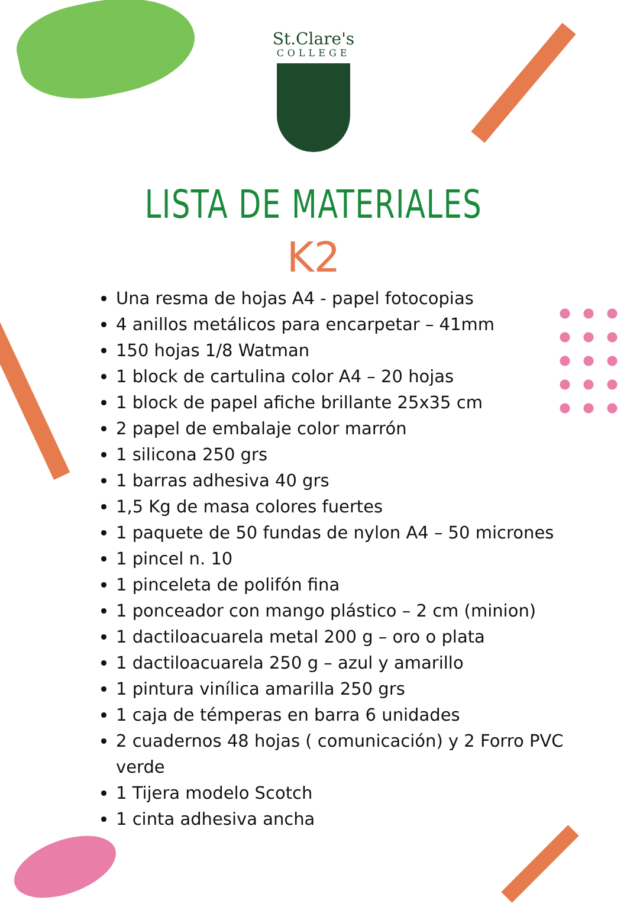St.Clare's
COLLEGE
LISTA DE MATERIALES
K2
Una resma de hojas A4 - papel fotocopias
4 anillos metálicos para encarpetar – 41mm
150 hojas 1/8 Watman
1 block de cartulina color A4 – 20 hojas
1 block de papel afiche brillante 25x35 cm
2 papel de embalaje color marrón
1 silicona 250 grs
1 barras adhesiva 40 grs
1,5 Kg de masa colores fuertes
1 paquete de 50 fundas de nylon A4 – 50 micrones
1 pincel n. 10
1 pinceleta de polifón fina
1 ponceador con mango plástico – 2 cm (minion)
1 dactiloacuarela metal 200 g – oro o plata
1 dactiloacuarela 250 g – azul y amarillo
1 pintura vinílica amarilla 250 grs
1 caja de témperas en barra 6 unidades
2 cuadernos 48 hojas ( comunicación) y 2 Forro PVC verde
1 Tijera modelo Scotch
1 cinta adhesiva ancha